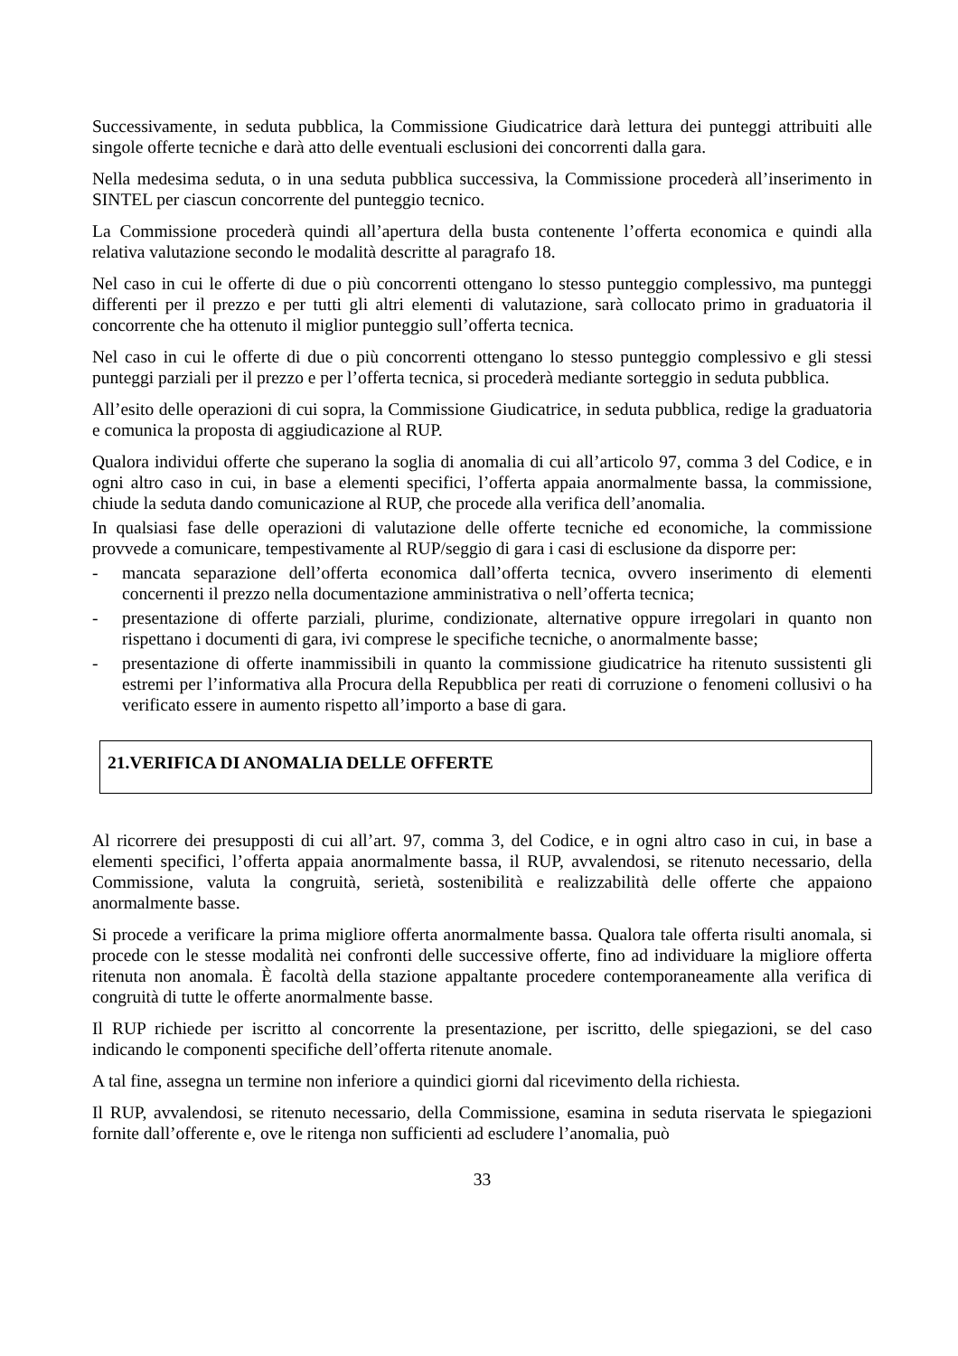Successivamente, in seduta pubblica, la Commissione Giudicatrice darà lettura dei punteggi attribuiti alle singole offerte tecniche e darà atto delle eventuali esclusioni dei concorrenti dalla gara.
Nella medesima seduta, o in una seduta pubblica successiva, la Commissione procederà all’inserimento in SINTEL per ciascun concorrente del punteggio tecnico.
La Commissione procederà quindi all’apertura della busta contenente l’offerta economica e quindi alla relativa valutazione secondo le modalità descritte al paragrafo 18.
Nel caso in cui le offerte di due o più concorrenti ottengano lo stesso punteggio complessivo, ma punteggi differenti per il prezzo e per tutti gli altri elementi di valutazione, sarà collocato primo in graduatoria il concorrente che ha ottenuto il miglior punteggio sull’offerta tecnica.
Nel caso in cui le offerte di due o più concorrenti ottengano lo stesso punteggio complessivo e gli stessi punteggi parziali per il prezzo e per l’offerta tecnica, si procederà mediante sorteggio in seduta pubblica.
All’esito delle operazioni di cui sopra, la Commissione Giudicatrice, in seduta pubblica, redige la graduatoria e comunica la proposta di aggiudicazione al RUP.
Qualora individui offerte che superano la soglia di anomalia di cui all’articolo 97, comma 3 del Codice, e in ogni altro caso in cui, in base a elementi specifici, l’offerta appaia anormalmente bassa, la commissione, chiude la seduta dando comunicazione al RUP, che procede alla verifica dell’anomalia.
In qualsiasi fase delle operazioni di valutazione delle offerte tecniche ed economiche, la commissione provvede a comunicare, tempestivamente al RUP/seggio di gara i casi di esclusione da disporre per:
- mancata separazione dell’offerta economica dall’offerta tecnica, ovvero inserimento di elementi concernenti il prezzo nella documentazione amministrativa o nell’offerta tecnica;
- presentazione di offerte parziali, plurime, condizionate, alternative oppure irregolari in quanto non rispettano i documenti di gara, ivi comprese le specifiche tecniche, o anormalmente basse;
- presentazione di offerte inammissibili in quanto la commissione giudicatrice ha ritenuto sussistenti gli estremi per l’informativa alla Procura della Repubblica per reati di corruzione o fenomeni collusivi o ha verificato essere in aumento rispetto all’importo a base di gara.
21.VERIFICA DI ANOMALIA DELLE OFFERTE
Al ricorrere dei presupposti di cui all’art. 97, comma 3, del Codice, e in ogni altro caso in cui, in base a elementi specifici, l’offerta appaia anormalmente bassa, il RUP, avvalendosi, se ritenuto necessario, della Commissione, valuta la congruità, serietà, sostenibilità e realizzabilità delle offerte che appaiono anormalmente basse.
Si procede a verificare la prima migliore offerta anormalmente bassa. Qualora tale offerta risulti anomala, si procede con le stesse modalità nei confronti delle successive offerte, fino ad individuare la migliore offerta ritenuta non anomala. È facoltà della stazione appaltante procedere contemporaneamente alla verifica di congruità di tutte le offerte anormalmente basse.
Il RUP richiede per iscritto al concorrente la presentazione, per iscritto, delle spiegazioni, se del caso indicando le componenti specifiche dell’offerta ritenute anomale.
A tal fine, assegna un termine non inferiore a quindici giorni dal ricevimento della richiesta.
Il RUP, avvalendosi, se ritenuto necessario, della Commissione, esamina in seduta riservata le spiegazioni fornite dall’offerente e, ove le ritenga non sufficienti ad escludere l’anomalia, può
33